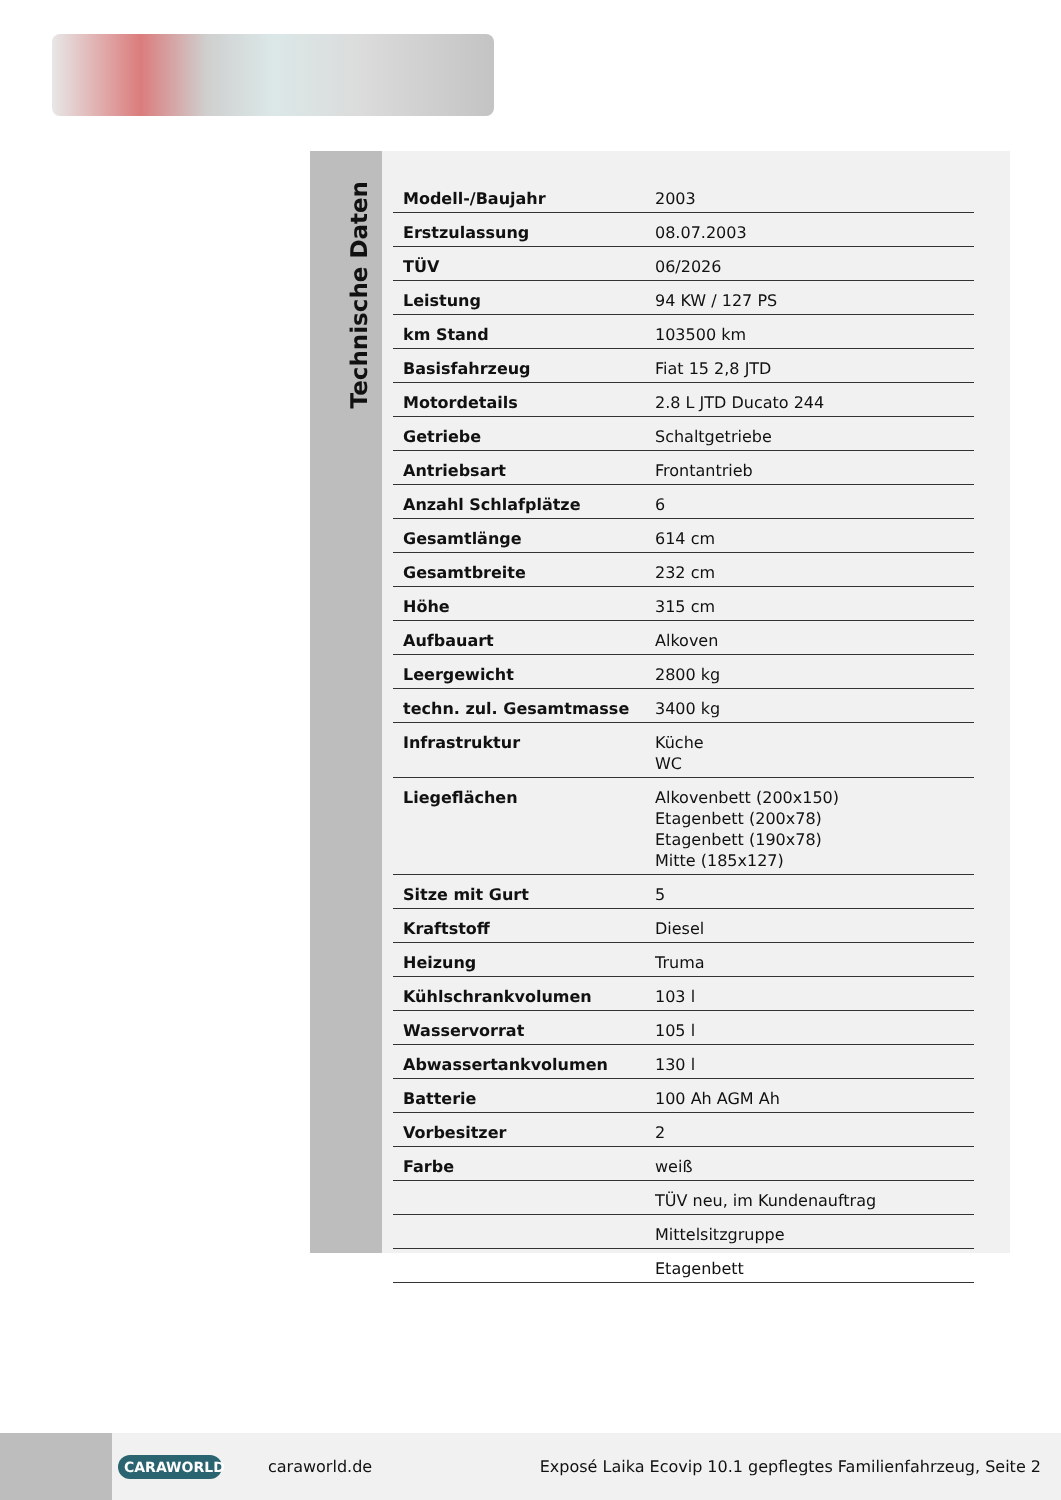Technische Daten
| Modell-/Baujahr | 2003 |
| Erstzulassung | 08.07.2003 |
| TÜV | 06/2026 |
| Leistung | 94 KW / 127 PS |
| km Stand | 103500 km |
| Basisfahrzeug | Fiat 15 2,8 JTD |
| Motordetails | 2.8 L JTD Ducato 244 |
| Getriebe | Schaltgetriebe |
| Antriebsart | Frontantrieb |
| Anzahl Schlafplätze | 6 |
| Gesamtlänge | 614 cm |
| Gesamtbreite | 232 cm |
| Höhe | 315 cm |
| Aufbauart | Alkoven |
| Leergewicht | 2800 kg |
| techn. zul. Gesamtmasse | 3400 kg |
| Infrastruktur | Küche WC |
| Liegeflächen | Alkovenbett (200x150) Etagenbett (200x78) Etagenbett (190x78) Mitte (185x127) |
| Sitze mit Gurt | 5 |
| Kraftstoff | Diesel |
| Heizung | Truma |
| Kühlschrankvolumen | 103 l |
| Wasservorrat | 105 l |
| Abwassertankvolumen | 130 l |
| Batterie | 100 Ah AGM Ah |
| Vorbesitzer | 2 |
| Farbe | weiß |
| | TÜV neu, im Kundenauftrag |
| | Mittelsitzgruppe |
| | Etagenbett |
CARAWORLD
caraworld.de
Exposé Laika Ecovip 10.1 gepflegtes Familienfahrzeug, Seite 2